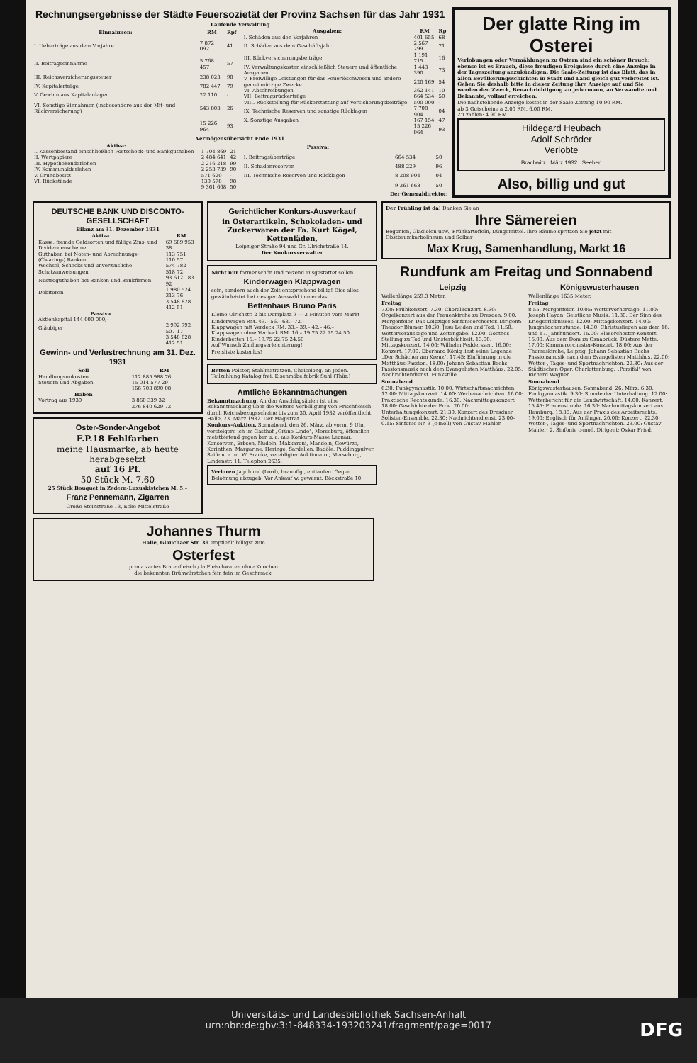Rechnungsergebnisse der Städte Feuersozietät der Provinz Sachsen für das Jahr 1931
Laufende Verwaltung
| Einnahmen: | RM | Rpf |
| --- | --- | --- |
| I. Ueberträge aus dem Vorjahre | 7 872 092 | 41 |
| II. Beitragseinnahme | 5 768 457 | 57 |
| III. Reichsversicherungssteuer | 238 023 | 90 |
| IV. Kapitalerträge | 782 447 | 79 |
| V. Gewinn aus Kapitalanlagen | 22 110 | - |
| VI. Sonstige Einnahmen (insbesondere aus der Mit- und Rückversicherung) | 543 803 | 26 |
| | 15 226 964 | 93 |
| Ausgaben: | RM | Rp |
| --- | --- | --- |
| I. Schäden aus den Vorjahren | 401 655 | 68 |
| II. Schäden aus dem Geschäftsjahr | 2 567 299 | 71 |
| III. Rückversicherungsbeiträge | 1 191 715 | 16 |
| IV. Verwaltungskosten einschließlich Steuern und öffentliche Ausgaben | 1 443 390 | 73 |
| V. Freiwillige Leistungen für das Feuerlöschwesen und andere gemeinnützige Zwecke | 220 169 | 54 |
| VI. Abschreibungen | 362 141 | 10 |
| VII. Beitragsrückerträge | 664 534 | 50 |
| VIII. Rückstellung für Rückerstattung auf Versicherungsbeiträge | 500 000 | - |
| IX. Technische Reserven und sonstige Rücklagen | 7 708 904 | 04 |
| X. Sonstige Ausgaben | 167 154 | 47 |
| | 15 226 964 | 93 |
Vermögensübersicht Ende 1931
| Aktiva: | | |
| --- | --- | --- |
| I. Kassenbestand einschließlich Postscheck- und Bankguthaben | 1 704 869 | 21 |
| II. Wertpapiere | 2 484 641 | 42 |
| III. Hypothekendarlehen | 2 216 218 | 99 |
| IV. Kommunaldarlehen | 2 253 739 | 90 |
| V. Grundbesitz | 571 620 | - |
| VI. Rückstände | 130 578 | 98 |
| | 9 361 668 | 50 |
| Passiva: | | |
| --- | --- | --- |
| I. Beitragsüberträge | 664 534 | 50 |
| II. Schadenreserven | 488 229 | 96 |
| III. Technische Reserven und Rücklagen | 8 208 904 | 04 |
| | 9 361 668 | 50 |
Der Generaldirektor.
Der glatte Ring im Osterei
Verlobungen oder Vermählungen zu Ostern sind ein schöner Brauch; ebenso ist es Brauch, diese freudigen Ereignisse durch eine Anzeige in der Tageszeitung anzukündigen. Die Saale-Zeitung ist das Blatt, das in allen Bevölkerungsschichten in Stadt und Land gleich gut verbreitet ist. Geben Sie deshalb bitte in dieser Zeitung Ihre Anzeige auf und Sie werden den Zweck, Benachrichtigung an jedermann, an Verwandte und Bekannte, vollauf erreichen.
Die nachstehende Anzeige kostet in der Saale-Zeitung 10.90 RM.
ab 3 Gutscheine à 2.00 RM. 6.00 RM.
Zu zahlen: 4.90 RM.
Hildegard Heubach
Adolf Schröder
Verlobte
Brachwitz März 1932 Seeben
Also, billig und gut
DEUTSCHE BANK UND DISCONTO-GESELLSCHAFT
Bilanz am 31. Dezember 1931
| Aktiva | RM |
| --- | --- |
| Kasse, fremde Geldsorten und fällige Zins- und Dividendenscheine | 69 689 953 38 |
| Guthaben bei Noten- und Abrechnungs-(Clearing-) Banken | 113 751 110 57 |
| Wechsel, Schecks und unverzinsliche Schatzanweisungen | 574 782 518 72 |
| Nostroguthaben bei Banken und Bankfirmen | 93 612 183 92 |
| Debitoren | 1 980 524 313 76 |
| | 3 548 828 412 51 |
| Passiva | |
| Aktienkapital 144 000 000,– | |
| Gläubiger | 2 992 792 507 17 |
| | 3 548 828 412 51 |
Gewinn- und Verlustrechnung am 31. Dez. 1931
| Soll | RM |
| --- | --- |
| Handlungsunkosten | 112 885 988 76 |
| Steuern und Abgaben | 15 014 577 29 |
| | 166 703 890 08 |
| Haben | |
| Vortrag aus 1930 | 3 860 339 32 |
| | 276 840 629 72 |
Oster-Sonder-Angebot
F.P.18 Fehlfarben
meine Hausmarke, ab heute herabgesetzt
auf 16 Pf.
50 Stück M. 7.60
25 Stück Bouquet in Zedern-Luxuskistchen M. 5.–
Franz Pennemann, Zigarren
Große Steinstraße 13, Ecke Mittelstraße
Gerichtlicher Konkurs-Ausverkauf
in Osterartikeln, Schokoladen- und Zuckerwaren der Fa. Kurt Kögel, Kettenläden,
Leipziger Straße 94 und Gr. Ulrichstraße 14.
Der Konkursverwalter
Nicht nur formenschön und reizend ausgestattet sollen
Kinderwagen Klappwagen
sein, sondern auch der Zeit entsprechend billig! Dies alles gewährleistet bei riesiger Auswahl immer das
Bettenhaus Bruno Paris
Kleine Ulrichstr. 2 bis Domplatz 9 — 3 Minuten vom Markt
Kinderwagen RM. 49.– 56.– 63.– 72.–
Klappwagen mit Verdeck RM. 33.– 39.– 42.– 46.–
Klappwagen ohne Verdeck RM. 16.– 19.75 22.75 24.50
Kinderbetten 16.– 19.75 22.75 24.50
Auf Wunsch Zahlungserleichterung!
Preisliste kostenlos!
Betten Polster, Stahlmatratzen, Chaiselong. an Jeden. Teilzahlung Katalog frei. Eisenmöbelfabrik Suhl (Thür.)
Amtliche Bekanntmachungen
Bekanntmachung. An den Anschlagsäulen ist eine Bekanntmachung über die weitere Verbilligung von Frischfleisch durch Reichsbezugsscheine bis zum 30. April 1932 veröffentlicht. Halle, 23. März 1932. Der Magistrat.
Konkurs-Auktion. Sonnabend, den 26. März, ab vorm. 9 Uhr, versteigere ich im Gasthof „Grüne Linde", Merseburg, öffentlich meistbietend gegen bar u. a. aus Konkurs-Masse Leonau: Konserven, Erbsen, Nudeln, Makkaroni, Mandeln, Gewürze, Korinthen, Margarine, Heringe, Sardellen, Badöle, Puddingpulver, Seife u. a. m. W. Franke, vereidigter Auktionator, Merseburg, Lindenstr. 11. Telephon 2635.
Verloren Jagdhund (Lord), braunfig., entlaufen. Gegen Belohnung abzugeb. Vor Ankauf w. gewarnt. Böckstraße 10.
Der Frühling ist da! Danken Sie an
Ihre Sämereien
Begonien, Gladiolen usw., Frühkartoffeln, Düngemittel. Ihre Bäume spritzen Sie jetzt mit Obstbaumkarbolineum und Solbar
Max Krug, Samenhandlung, Markt 16
Rundfunk am Freitag und Sonnabend
Leipzig
Wellenlänge 259,3 Meter.
Freitag
7.00: Frühkonzert. 7.30: Choralkonzert. 8.30: Orgelkonzert aus der Frauenkirche zu Dresden. 9.00: Morgenfeier. Das Leipziger Sinfonieorchester. Dirigent: Theodor Blumer. 10.30: Jesu Leiden und Tod. 11.50: Wettervoraussage und Zeitangabe. 12.00: Goethes Stellung zu Tod und Unsterblichkeit. 13.00: Mittagskonzert. 14.00: Wilhelm Fedderssen. 16.00: Konzert. 17.00: Eberhard König liest seine Legende „Der Schächer am Kreuz". 17.45: Einführung in die Matthäus-Passion. 18.00: Johann Sebastian Bachs Passionsmusik nach dem Evangelisten Matthäus. 22.05: Nachrichtendienst. Funkstille.
Sonnabend
6.30: Funkgymnastik. 10.00: Wirtschaftsnachrichten. 12.00: Mittagskonzert. 14.00: Werbenachrichten. 16.00: Praktische Rechtskunde. 16.30: Nachmittagskonzert. 18.00: Geschichte der Erde. 20.00: Unterhaltungskonzert. 21.30: Konzert des Dresdner Solisten-Ensemble. 22.30: Nachrichtendienst. 23.00–0.15: Sinfonie Nr. 3 (c-moll) von Gustav Mahler.
Königswusterhausen
Wellenlänge 1635 Meter.
Freitag
8.55: Morgenfeier. 10.05: Wettervorhersage. 11.00: Joseph Haydn, Geistliche Musik. 11.30: Der Sinn des Kriegserlebnisses. 12.00: Mittagskonzert. 14.00: Jungmädchenstunde. 14.30: Christusliegen aus dem 16. und 17. Jahrhundert. 15.00: Blasorchester-Konzert. 16.00: Aus dem Dom zu Osnabrück: Düstere Mette. 17.00: Kammerorchester-Konzert. 18.00: Aus der Thomaskirche, Leipzig: Johann Sebastian Bachs Passionsmusik nach dem Evangelisten Matthäus. 22.00: Wetter-, Tages- und Sportnachrichten. 22.30: Aus der Städtischen Oper, Charlottenburg: „Parsifal" von Richard Wagner.
Sonnabend
Königswusterhausen, Sonnabend, 26. März. 6.30: Funkgymnastik. 9.30: Stunde der Unterhaltung. 12.00: Wetterbericht für die Landwirtschaft. 14.00: Konzert. 15.45: Frauenstunde. 16.30: Nachmittagskonzert aus Hamburg. 18.30: Aus der Praxis des Arbeitsrechts. 19.00: Englisch für Anfänger. 20.00: Konzert. 22.30: Wetter-, Tages- und Sportnachrichten. 23.00: Gustav Mahler: 2. Sinfonie c-moll. Dirigent: Oskar Fried.
Johannes Thurm
Halle, Glauchaer Str. 39 empfiehlt billigst zum
Osterfest
prima zartes Bratenfleisch / la Fleischwaren ohne Knochen
die bekannten Brühwürstchen fein fein im Geschmack.
Universitäts- und Landesbibliothek Sachsen-Anhalt
urn:nbn:de:gbv:3:1-848334-193203241/fragment/page=0017
DFG